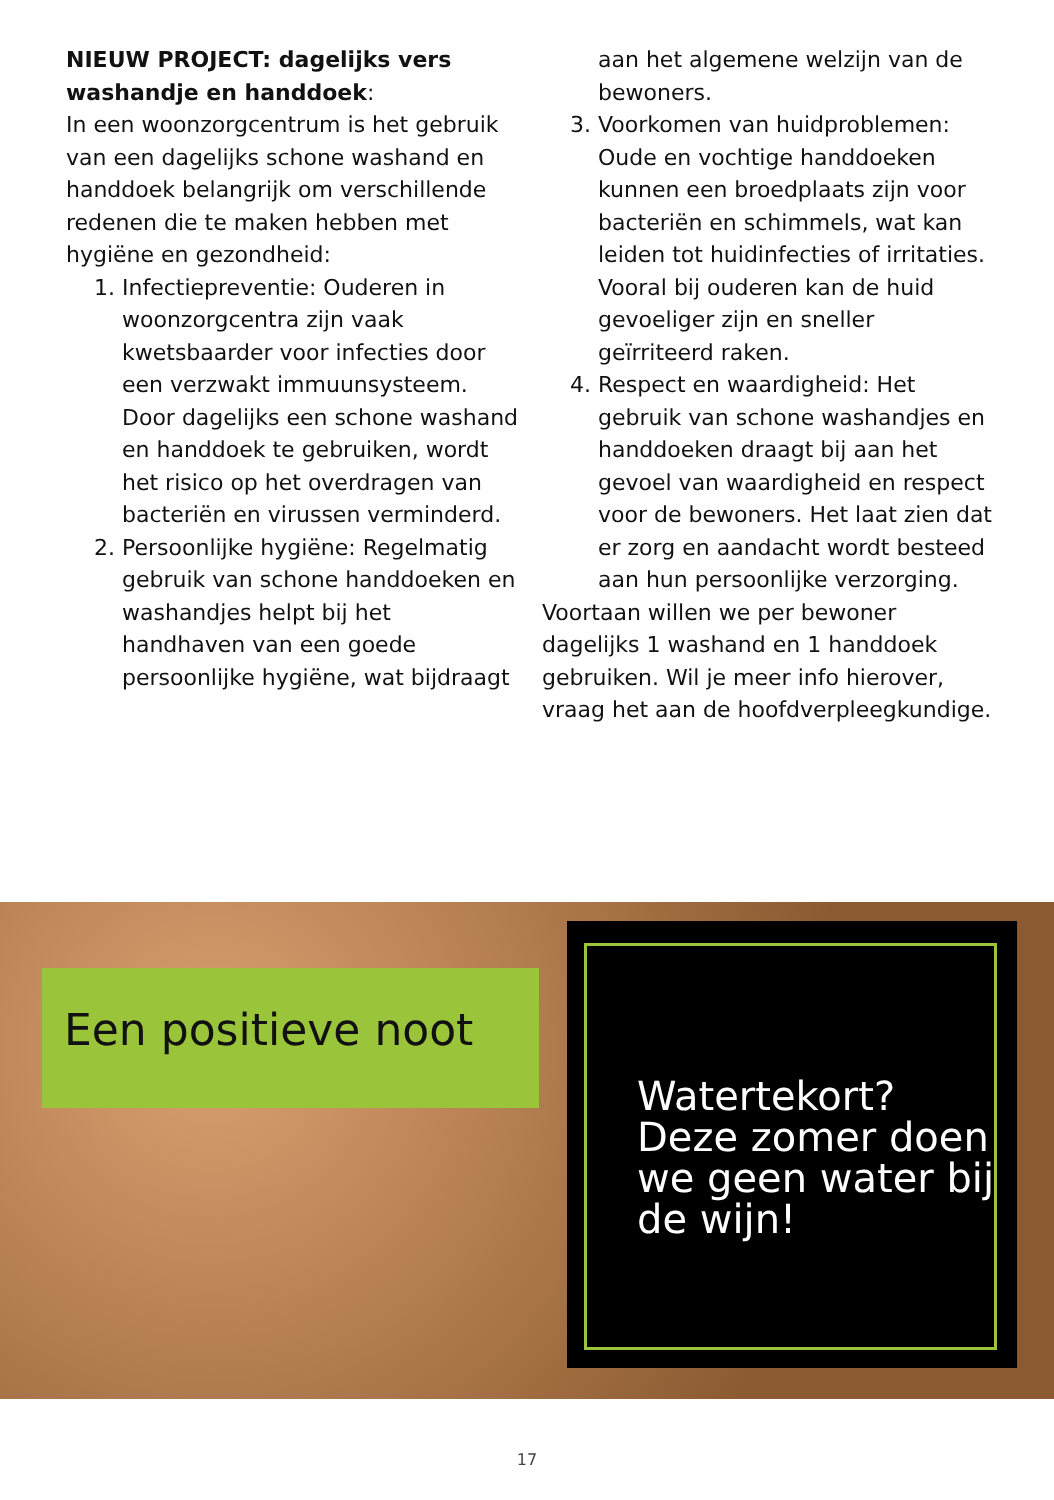NIEUW PROJECT: dagelijks vers washandje en handdoek:
In een woonzorgcentrum is het gebruik van een dagelijks schone washand en handdoek belangrijk om verschillende redenen die te maken hebben met hygiëne en gezondheid:
1. Infectiepreventie: Ouderen in woonzorgcentra zijn vaak kwetsbaarder voor infecties door een verzwakt immuunsysteem. Door dagelijks een schone washand en handdoek te gebruiken, wordt het risico op het overdragen van bacteriën en virussen verminderd.
2. Persoonlijke hygiëne: Regelmatig gebruik van schone handdoeken en washandjes helpt bij het handhaven van een goede persoonlijke hygiëne, wat bijdraagt aan het algemene welzijn van de bewoners.
3. Voorkomen van huidproblemen: Oude en vochtige handdoeken kunnen een broedplaats zijn voor bacteriën en schimmels, wat kan leiden tot huidinfecties of irritaties. Vooral bij ouderen kan de huid gevoeliger zijn en sneller geïrriteerd raken.
4. Respect en waardigheid: Het gebruik van schone washandjes en handdoeken draagt bij aan het gevoel van waardigheid en respect voor de bewoners. Het laat zien dat er zorg en aandacht wordt besteed aan hun persoonlijke verzorging.
Voortaan willen we per bewoner dagelijks 1 washand en 1 handdoek gebruiken. Wil je meer info hierover, vraag het aan de hoofdverpleegkundige.
Een positieve noot
Watertekort?
Deze zomer doen we geen water bij de wijn!
17